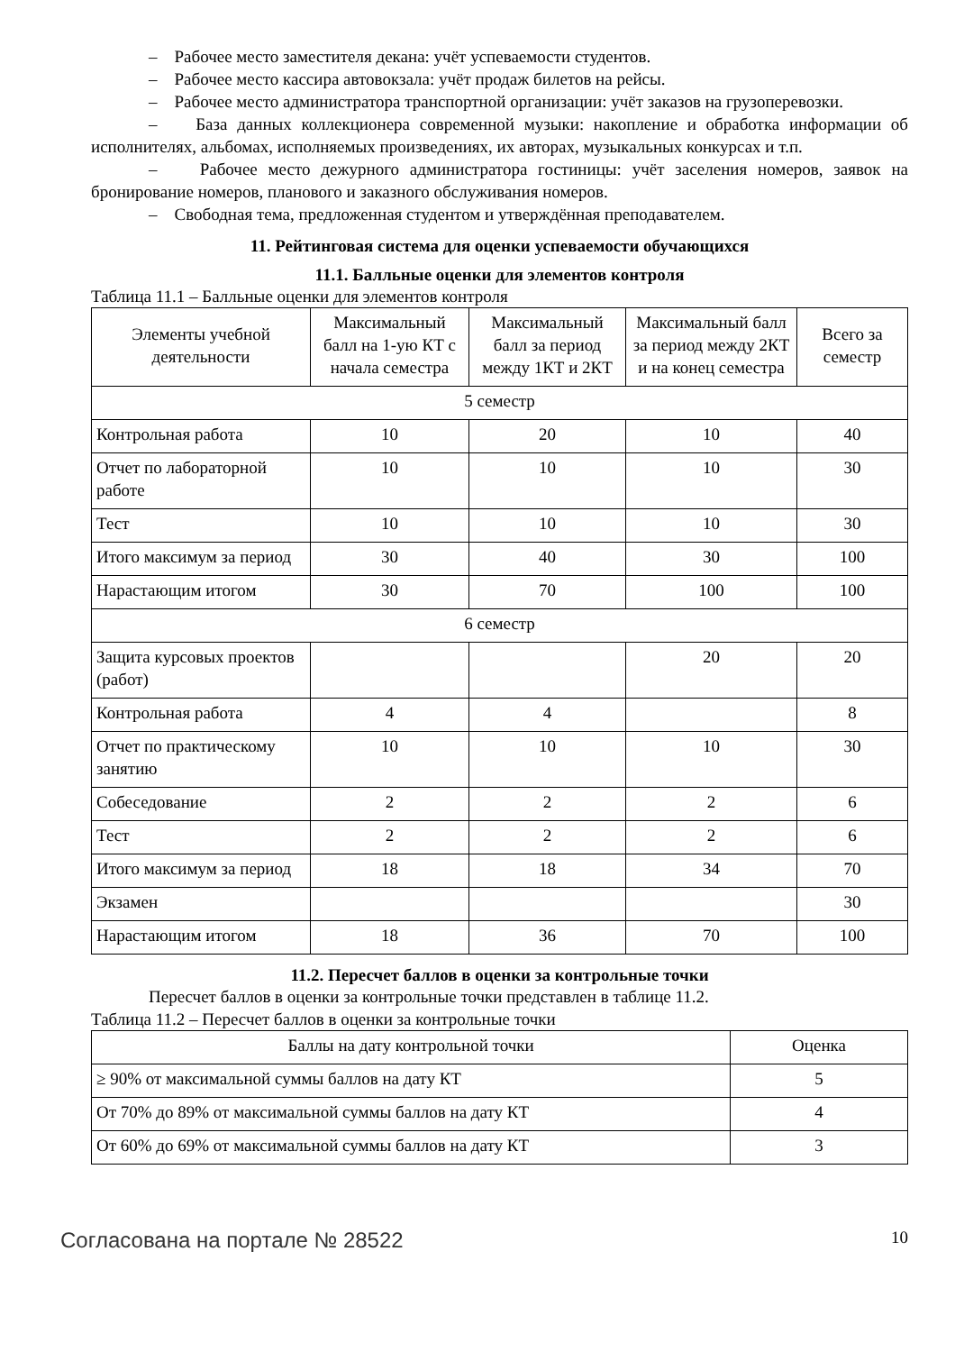– Рабочее место заместителя декана: учёт успеваемости студентов.
– Рабочее место кассира автовокзала: учёт продаж билетов на рейсы.
– Рабочее место администратора транспортной организации: учёт заказов на грузоперевозки.
– База данных коллекционера современной музыки: накопление и обработка информации об исполнителях, альбомах, исполняемых произведениях, их авторах, музыкальных конкурсах и т.п.
– Рабочее место дежурного администратора гостиницы: учёт заселения номеров, заявок на бронирование номеров, планового и заказного обслуживания номеров.
– Свободная тема, предложенная студентом и утверждённая преподавателем.
11. Рейтинговая система для оценки успеваемости обучающихся
11.1. Балльные оценки для элементов контроля
Таблица 11.1 – Балльные оценки для элементов контроля
| Элементы учебной деятельности | Максимальный балл на 1-ую КТ с начала семестра | Максимальный балл за период между 1КТ и 2КТ | Максимальный балл за период между 2КТ и на конец семестра | Всего за семестр |
| --- | --- | --- | --- | --- |
| 5 семестр | | | | |
| Контрольная работа | 10 | 20 | 10 | 40 |
| Отчет по лабораторной работе | 10 | 10 | 10 | 30 |
| Тест | 10 | 10 | 10 | 30 |
| Итого максимум за период | 30 | 40 | 30 | 100 |
| Нарастающим итогом | 30 | 70 | 100 | 100 |
| 6 семестр | | | | |
| Защита курсовых проектов (работ) | | | 20 | 20 |
| Контрольная работа | 4 | 4 | | 8 |
| Отчет по практическому занятию | 10 | 10 | 10 | 30 |
| Собеседование | 2 | 2 | 2 | 6 |
| Тест | 2 | 2 | 2 | 6 |
| Итого максимум за период | 18 | 18 | 34 | 70 |
| Экзамен | | | | 30 |
| Нарастающим итогом | 18 | 36 | 70 | 100 |
11.2. Пересчет баллов в оценки за контрольные точки
Пересчет баллов в оценки за контрольные точки представлен в таблице 11.2.
Таблица 11.2 – Пересчет баллов в оценки за контрольные точки
| Баллы на дату контрольной точки | Оценка |
| --- | --- |
| ≥ 90% от максимальной суммы баллов на дату КТ | 5 |
| От 70% до 89% от максимальной суммы баллов на дату КТ | 4 |
| От 60% до 69% от максимальной суммы баллов на дату КТ | 3 |
Согласована на портале № 28522 10